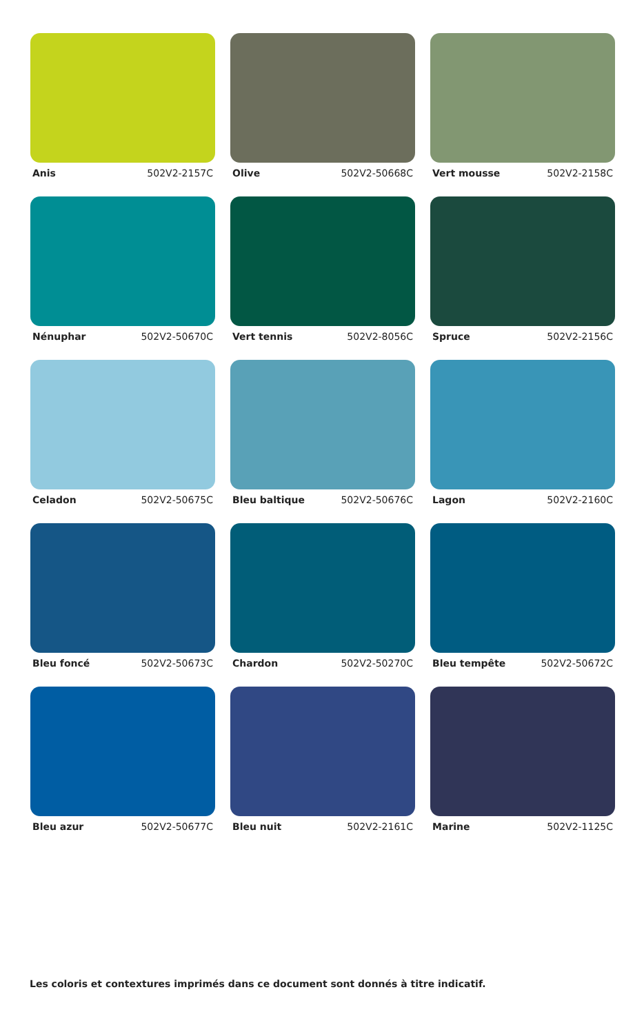Anis 502V2-2157C
Olive 502V2-50668C
Vert mousse 502V2-2158C
Nénuphar 502V2-50670C
Vert tennis 502V2-8056C
Spruce 502V2-2156C
Celadon 502V2-50675C
Bleu baltique 502V2-50676C
Lagon 502V2-2160C
Bleu foncé 502V2-50673C
Chardon 502V2-50270C
Bleu tempête 502V2-50672C
Bleu azur 502V2-50677C
Bleu nuit 502V2-2161C
Marine 502V2-1125C
Les coloris et contextures imprimés dans ce document sont donnés à titre indicatif.